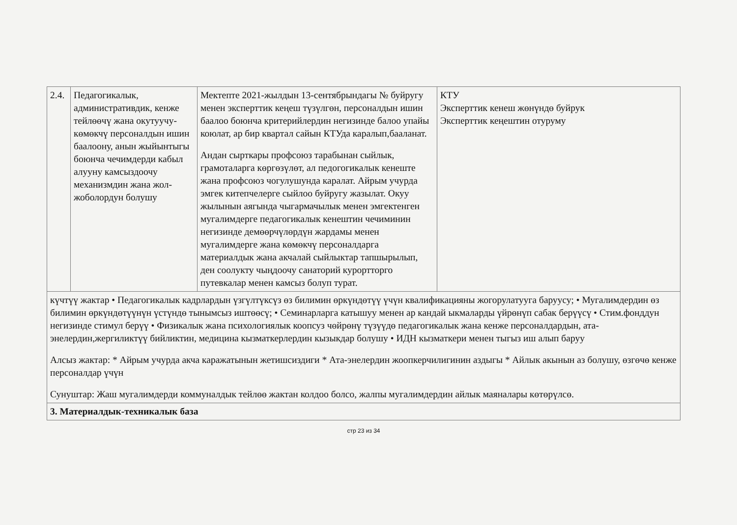| 2.4. | Педагогикалык, административдик, кенже тейлөөчү жана окутуучу-көмөкчү персоналдын ишин баалоону, анын жыйынтыгы боюнча чечимдерди кабыл алууну камсыздоочу механизмдин жана жол-жоболордун болушу | Мектепте 2021-жылдын 13-сентябрындагы № буйругу менен эксперттик кеңеш түзүлгөн, персоналдын ишин баалоо боюнча критерийлердин негизинде балоо упайы коюлат, ар бир квартал сайын КТУда каралып,бааланат. Андан сырткары профсоюз тарабынан сыйлык, грамоталарга көргөзүлөт, ал педогогикалык кенеште жана профсоюз чогулушунда каралат. Айрым учурда эмгек китепчелерге сыйлоо буйругу жазылат. Окуу жылынын аягында чыгармачылык менен эмгектенген мугалимдерге педагогикалык кенештин чечиминин негизинде демөөрчүлөрдүн жардамы менен мугалимдерге жана көмөкчү персоналдарга материалдык жана акчалай сыйлыктар тапшырылып, ден соолукту чыңдоочу санаторий курортторго путевкалар менен камсыз болуп турат. | КТУ Эксперттик кенеш жөнүндө буйрук Эксперттик кеңештин отуруму |
| күчтүү жактар • Педагогикалык кадрлардын үзгүлтүксүз өз билимин өркүндөтүү үчүн квалификацияны жогорулатууга баруусу; • Мугалимдердин өз билимин өркүндөтүүнүн үстүндө тынымсыз иштөөсү; • Семинарларга катышуу менен ар кандай ыкмаларды үйрөнүп сабак берүүсү • Стим.фонддун негизинде стимул берүү • Физикалык жана психологиялык коопсуз чөйрөнү түзүүдө педагогикалык жана кенже персоналдардын, ата-энелердин,жергиликтүү бийликтин, медицина кызматкерлердин кызыкдар болушу • ИДН кызматкери менен тыгыз иш алып баруу Алсыз жактар: * Айрым учурда акча каражатынын жетишсиздиги * Ата-энелердин жоопкерчилигинин аздыгы * Айлык акынын аз болушу, өзгөчө кенже персоналдар үчүн Сунуштар: Жаш мугалимдерди коммуналдык тейлөө жактан колдоо болсо, жалпы мугалимдердин айлык маяналары көтөрүлсө. | | | |
| 3. Материалдык-техникалык база | | | |
стр 23 из 34